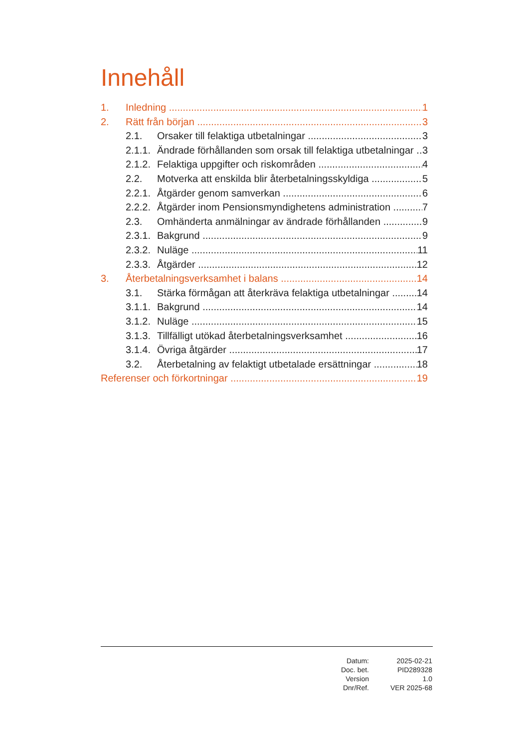Innehåll
1. Inledning 1
2. Rätt från början 3
2.1. Orsaker till felaktiga utbetalningar 3
2.1.1. Ändrade förhållanden som orsak till felaktiga utbetalningar 3
2.1.2. Felaktiga uppgifter och riskområden 4
2.2. Motverka att enskilda blir återbetalningsskyldiga 5
2.2.1. Åtgärder genom samverkan 6
2.2.2. Åtgärder inom Pensionsmyndighetens administration 7
2.3. Omhänderta anmälningar av ändrade förhållanden 9
2.3.1. Bakgrund 9
2.3.2. Nuläge 11
2.3.3. Åtgärder 12
3. Återbetalningsverksamhet i balans 14
3.1. Stärka förmågan att återkräva felaktiga utbetalningar 14
3.1.1. Bakgrund 14
3.1.2. Nuläge 15
3.1.3. Tillfälligt utökad återbetalningsverksamhet 16
3.1.4. Övriga åtgärder 17
3.2. Återbetalning av felaktigt utbetalade ersättningar 18
Referenser och förkortningar 19
| Datum: | 2025-02-21 |
| Doc. bet. | PID289328 |
| Version | 1.0 |
| Dnr/Ref. | VER 2025-68 |